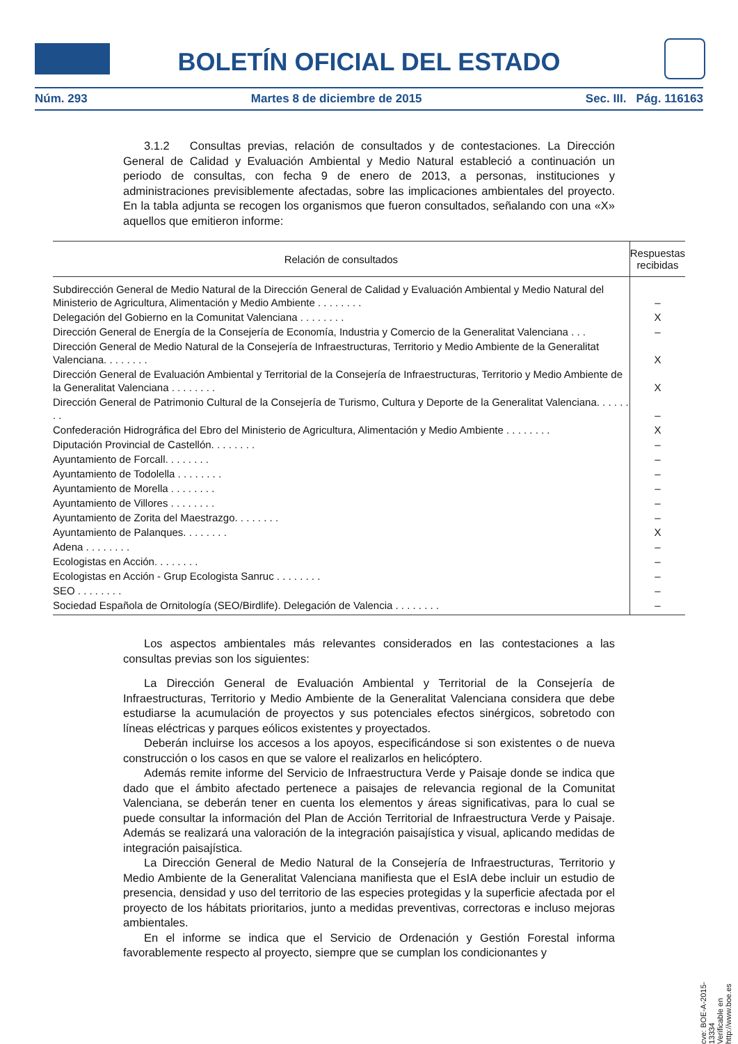BOLETÍN OFICIAL DEL ESTADO
Núm. 293 Martes 8 de diciembre de 2015 Sec. III. Pág. 116163
3.1.2 Consultas previas, relación de consultados y de contestaciones. La Dirección General de Calidad y Evaluación Ambiental y Medio Natural estableció a continuación un periodo de consultas, con fecha 9 de enero de 2013, a personas, instituciones y administraciones previsiblemente afectadas, sobre las implicaciones ambientales del proyecto. En la tabla adjunta se recogen los organismos que fueron consultados, señalando con una «X» aquellos que emitieron informe:
| Relación de consultados | Respuestas recibidas |
| --- | --- |
| Subdirección General de Medio Natural de la Dirección General de Calidad y Evaluación Ambiental y Medio Natural del Ministerio de Agricultura, Alimentación y Medio Ambiente . . . . . . . . | – |
| Delegación del Gobierno en la Comunitat Valenciana . . . . . . . . | X |
| Dirección General de Energía de la Consejería de Economía, Industria y Comercio de la Generalitat Valenciana . . . | – |
| Dirección General de Medio Natural de la Consejería de Infraestructuras, Territorio y Medio Ambiente de la Generalitat Valenciana. . . . . . . . | X |
| Dirección General de Evaluación Ambiental y Territorial de la Consejería de Infraestructuras, Territorio y Medio Ambiente de la Generalitat Valenciana . . . . . . . . | X |
| Dirección General de Patrimonio Cultural de la Consejería de Turismo, Cultura y Deporte de la Generalitat Valenciana. . . . . . . . | – |
| Confederación Hidrográfica del Ebro del Ministerio de Agricultura, Alimentación y Medio Ambiente . . . . . . . . | X |
| Diputación Provincial de Castellón. . . . . . . . | – |
| Ayuntamiento de Forcall. . . . . . . . | – |
| Ayuntamiento de Todolella . . . . . . . . | – |
| Ayuntamiento de Morella . . . . . . . . | – |
| Ayuntamiento de Villores . . . . . . . . | – |
| Ayuntamiento de Zorita del Maestrazgo. . . . . . . . | – |
| Ayuntamiento de Palanques. . . . . . . . | X |
| Adena . . . . . . . . | – |
| Ecologistas en Acción. . . . . . . . | – |
| Ecologistas en Acción - Grup Ecologista Sanruc . . . . . . . . | – |
| SEO . . . . . . . . | – |
| Sociedad Española de Ornitología (SEO/Birdlife). Delegación de Valencia . . . . . . . . | – |
Los aspectos ambientales más relevantes considerados en las contestaciones a las consultas previas son los siguientes:
La Dirección General de Evaluación Ambiental y Territorial de la Consejería de Infraestructuras, Territorio y Medio Ambiente de la Generalitat Valenciana considera que debe estudiarse la acumulación de proyectos y sus potenciales efectos sinérgicos, sobretodo con líneas eléctricas y parques eólicos existentes y proyectados.
Deberán incluirse los accesos a los apoyos, especificándose si son existentes o de nueva construcción o los casos en que se valore el realizarlos en helicóptero.
Además remite informe del Servicio de Infraestructura Verde y Paisaje donde se indica que dado que el ámbito afectado pertenece a paisajes de relevancia regional de la Comunitat Valenciana, se deberán tener en cuenta los elementos y áreas significativas, para lo cual se puede consultar la información del Plan de Acción Territorial de Infraestructura Verde y Paisaje. Además se realizará una valoración de la integración paisajística y visual, aplicando medidas de integración paisajística.
La Dirección General de Medio Natural de la Consejería de Infraestructuras, Territorio y Medio Ambiente de la Generalitat Valenciana manifiesta que el EsIA debe incluir un estudio de presencia, densidad y uso del territorio de las especies protegidas y la superficie afectada por el proyecto de los hábitats prioritarios, junto a medidas preventivas, correctoras e incluso mejoras ambientales.
En el informe se indica que el Servicio de Ordenación y Gestión Forestal informa favorablemente respecto al proyecto, siempre que se cumplan los condicionantes y
cve: BOE-A-2015-13334
Verificable en http://www.boe.es